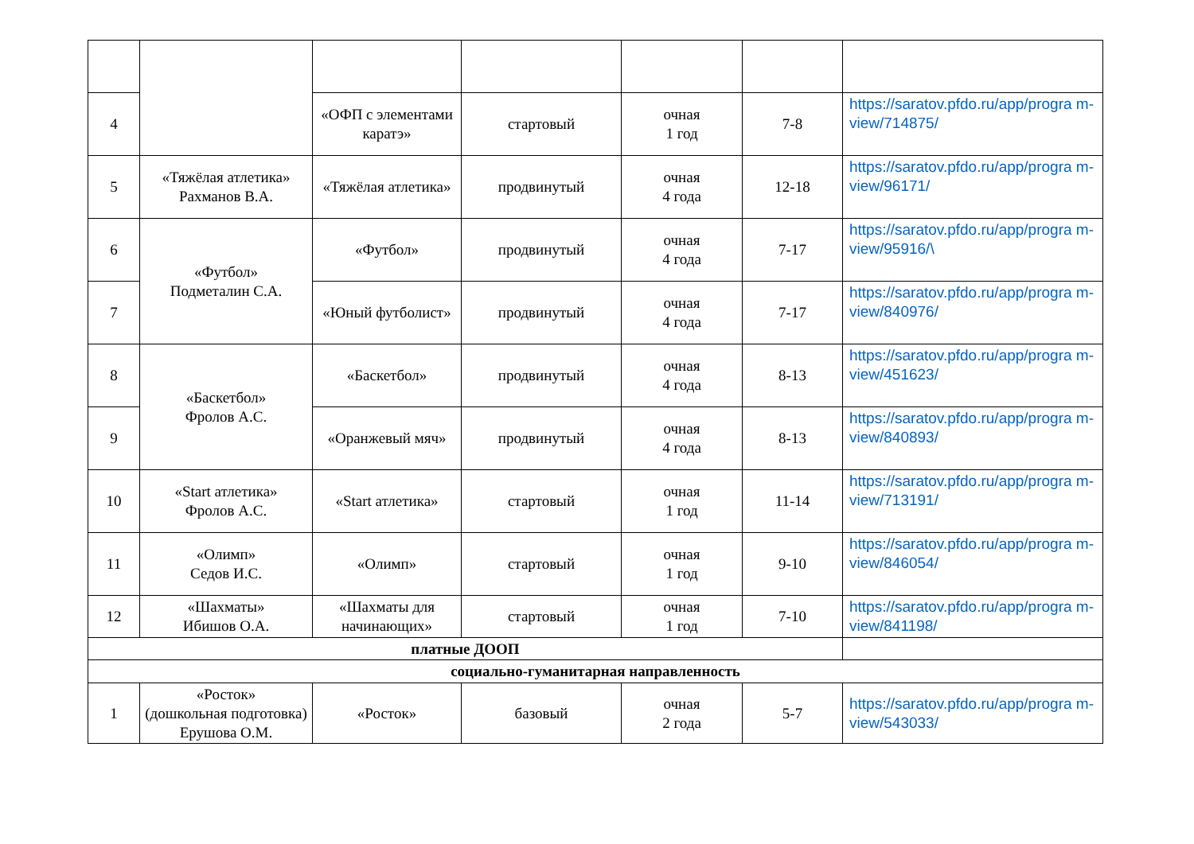| 4 | | «ОФП с элементами каратэ» | стартовый | очная 1 год | 7-8 | https://saratov.pfdo.ru/app/progra m-view/714875/ |
| 5 | «Тяжёлая атлетика» Рахманов В.А. | «Тяжёлая атлетика» | продвинутый | очная 4 года | 12-18 | https://saratov.pfdo.ru/app/progra m-view/96171/ |
| 6 | «Футбол» Подметалин С.А. | «Футбол» | продвинутый | очная 4 года | 7-17 | https://saratov.pfdo.ru/app/progra m-view/95916/\ |
| 7 | | «Юный футболист» | продвинутый | очная 4 года | 7-17 | https://saratov.pfdo.ru/app/progra m-view/840976/ |
| 8 | «Баскетбол» Фролов А.С. | «Баскетбол» | продвинутый | очная 4 года | 8-13 | https://saratov.pfdo.ru/app/progra m-view/451623/ |
| 9 | | «Оранжевый мяч» | продвинутый | очная 4 года | 8-13 | https://saratov.pfdo.ru/app/progra m-view/840893/ |
| 10 | «Start атлетика» Фролов А.С. | «Start атлетика» | стартовый | очная 1 год | 11-14 | https://saratov.pfdo.ru/app/progra m-view/713191/ |
| 11 | «Олимп» Седов И.С. | «Олимп» | стартовый | очная 1 год | 9-10 | https://saratov.pfdo.ru/app/progra m-view/846054/ |
| 12 | «Шахматы» Ибишов О.А. | «Шахматы для начинающих» | стартовый | очная 1 год | 7-10 | https://saratov.pfdo.ru/app/progra m-view/841198/ |
| платные ДООП | | | | | | |
| социально-гуманитарная направленность | | | | | | |
| 1 | «Росток» (дошкольная подготовка) Ерушова О.М. | «Росток» | базовый | очная 2 года | 5-7 | https://saratov.pfdo.ru/app/progra m-view/543033/ |